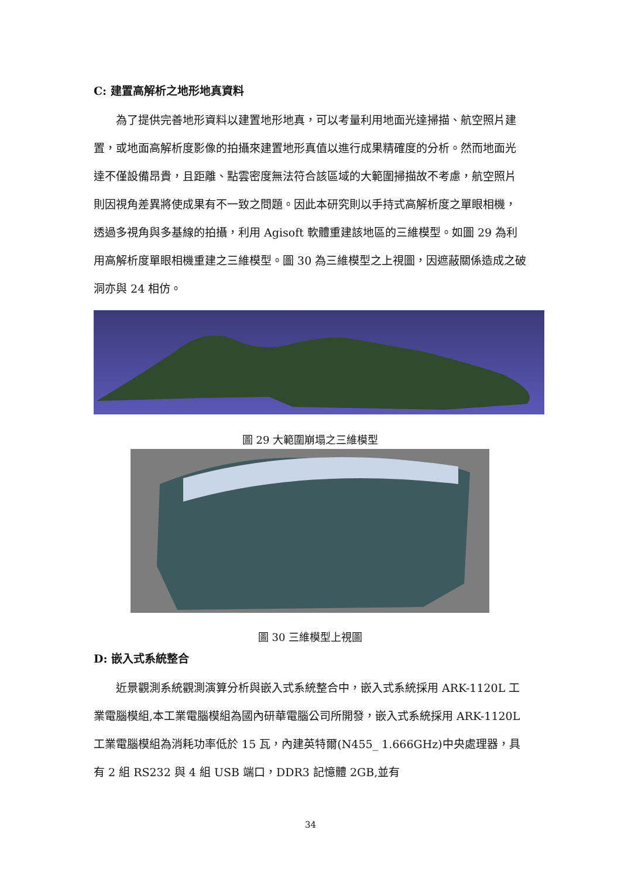C: 建置高解析之地形地真資料
為了提供完善地形資料以建置地形地真，可以考量利用地面光達掃描、航空照片建置，或地面高解析度影像的拍攝來建置地形真值以進行成果精確度的分析。然而地面光達不僅設備昂貴，且距離、點雲密度無法符合該區域的大範圍掃描故不考慮，航空照片則因視角差異將使成果有不一致之問題。因此本研究則以手持式高解析度之單眼相機，透過多視角與多基線的拍攝，利用 Agisoft 軟體重建該地區的三維模型。如圖 29 為利用高解析度單眼相機重建之三維模型。圖 30 為三維模型之上視圖，因遮蔽關係造成之破洞亦與 24 相仿。
圖 29 大範圍崩塌之三維模型
圖 30 三維模型上視圖
D: 嵌入式系統整合
近景觀測系統觀測演算分析與嵌入式系統整合中，嵌入式系統採用 ARK-1120L 工業電腦模組,本工業電腦模組為國內研華電腦公司所開發，嵌入式系統採用 ARK-1120L 工業電腦模組為消耗功率低於 15 瓦，內建英特爾(N455_ 1.666GHz)中央處理器，具有 2 組 RS232 與 4 組 USB 端口，DDR3 記憶體 2GB,並有
34